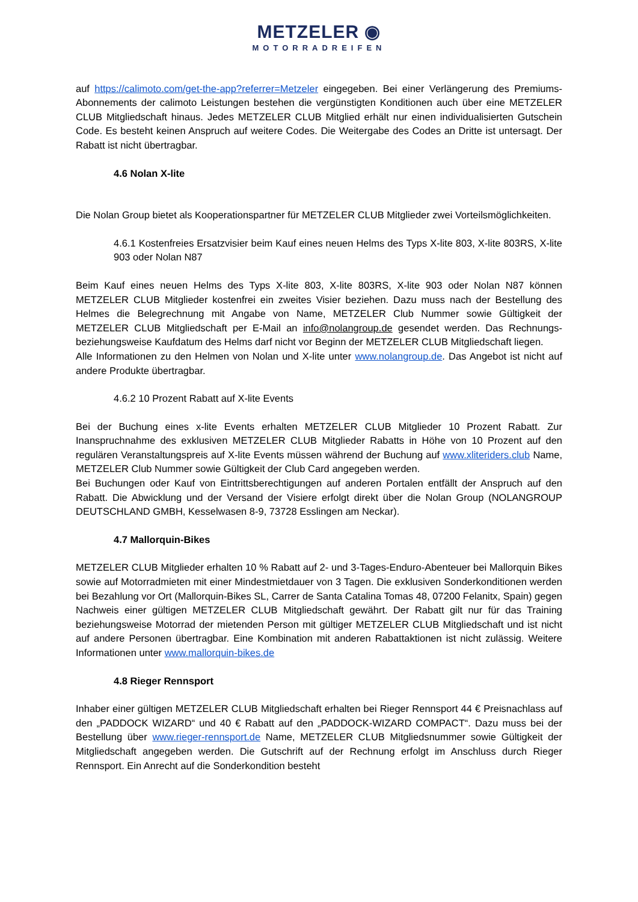METZELER ◉
MOTORRADREIFEN
auf https://calimoto.com/get-the-app?referrer=Metzeler eingegeben. Bei einer Verlängerung des Premiums-Abonnements der calimoto Leistungen bestehen die vergünstigten Konditionen auch über eine METZELER CLUB Mitgliedschaft hinaus. Jedes METZELER CLUB Mitglied erhält nur einen individualisierten Gutschein Code. Es besteht keinen Anspruch auf weitere Codes. Die Weitergabe des Codes an Dritte ist untersagt. Der Rabatt ist nicht übertragbar.
4.6 Nolan X-lite
Die Nolan Group bietet als Kooperationspartner für METZELER CLUB Mitglieder zwei Vorteilsmöglichkeiten.
4.6.1 Kostenfreies Ersatzvisier beim Kauf eines neuen Helms des Typs X-lite 803, X-lite 803RS, X-lite 903 oder Nolan N87
Beim Kauf eines neuen Helms des Typs X-lite 803, X-lite 803RS, X-lite 903 oder Nolan N87 können METZELER CLUB Mitglieder kostenfrei ein zweites Visier beziehen. Dazu muss nach der Bestellung des Helmes die Belegrechnung mit Angabe von Name, METZELER Club Nummer sowie Gültigkeit der METZELER CLUB Mitgliedschaft per E-Mail an info@nolangroup.de gesendet werden. Das Rechnungs- beziehungsweise Kaufdatum des Helms darf nicht vor Beginn der METZELER CLUB Mitgliedschaft liegen.
Alle Informationen zu den Helmen von Nolan und X-lite unter www.nolangroup.de. Das Angebot ist nicht auf andere Produkte übertragbar.
4.6.2 10 Prozent Rabatt auf X-lite Events
Bei der Buchung eines x-lite Events erhalten METZELER CLUB Mitglieder 10 Prozent Rabatt. Zur Inanspruchnahme des exklusiven METZELER CLUB Mitglieder Rabatts in Höhe von 10 Prozent auf den regulären Veranstaltungspreis auf X-lite Events müssen während der Buchung auf www.xliteriders.club Name, METZELER Club Nummer sowie Gültigkeit der Club Card angegeben werden.
Bei Buchungen oder Kauf von Eintrittsberechtigungen auf anderen Portalen entfällt der Anspruch auf den Rabatt. Die Abwicklung und der Versand der Visiere erfolgt direkt über die Nolan Group (NOLANGROUP DEUTSCHLAND GMBH, Kesselwasen 8-9, 73728 Esslingen am Neckar).
4.7 Mallorquin-Bikes
METZELER CLUB Mitglieder erhalten 10 % Rabatt auf 2- und 3-Tages-Enduro-Abenteuer bei Mallorquin Bikes sowie auf Motorradmieten mit einer Mindestmietdauer von 3 Tagen. Die exklusiven Sonderkonditionen werden bei Bezahlung vor Ort (Mallorquin-Bikes SL, Carrer de Santa Catalina Tomas 48, 07200 Felanitx, Spain) gegen Nachweis einer gültigen METZELER CLUB Mitgliedschaft gewährt. Der Rabatt gilt nur für das Training beziehungsweise Motorrad der mietenden Person mit gültiger METZELER CLUB Mitgliedschaft und ist nicht auf andere Personen übertragbar. Eine Kombination mit anderen Rabattaktionen ist nicht zulässig. Weitere Informationen unter www.mallorquin-bikes.de
4.8 Rieger Rennsport
Inhaber einer gültigen METZELER CLUB Mitgliedschaft erhalten bei Rieger Rennsport 44 € Preisnachlass auf den „PADDOCK WIZARD“ und 40 € Rabatt auf den „PADDOCK-WIZARD COMPACT“. Dazu muss bei der Bestellung über www.rieger-rennsport.de Name, METZELER CLUB Mitgliedsnummer sowie Gültigkeit der Mitgliedschaft angegeben werden. Die Gutschrift auf der Rechnung erfolgt im Anschluss durch Rieger Rennsport. Ein Anrecht auf die Sonderkondition besteht